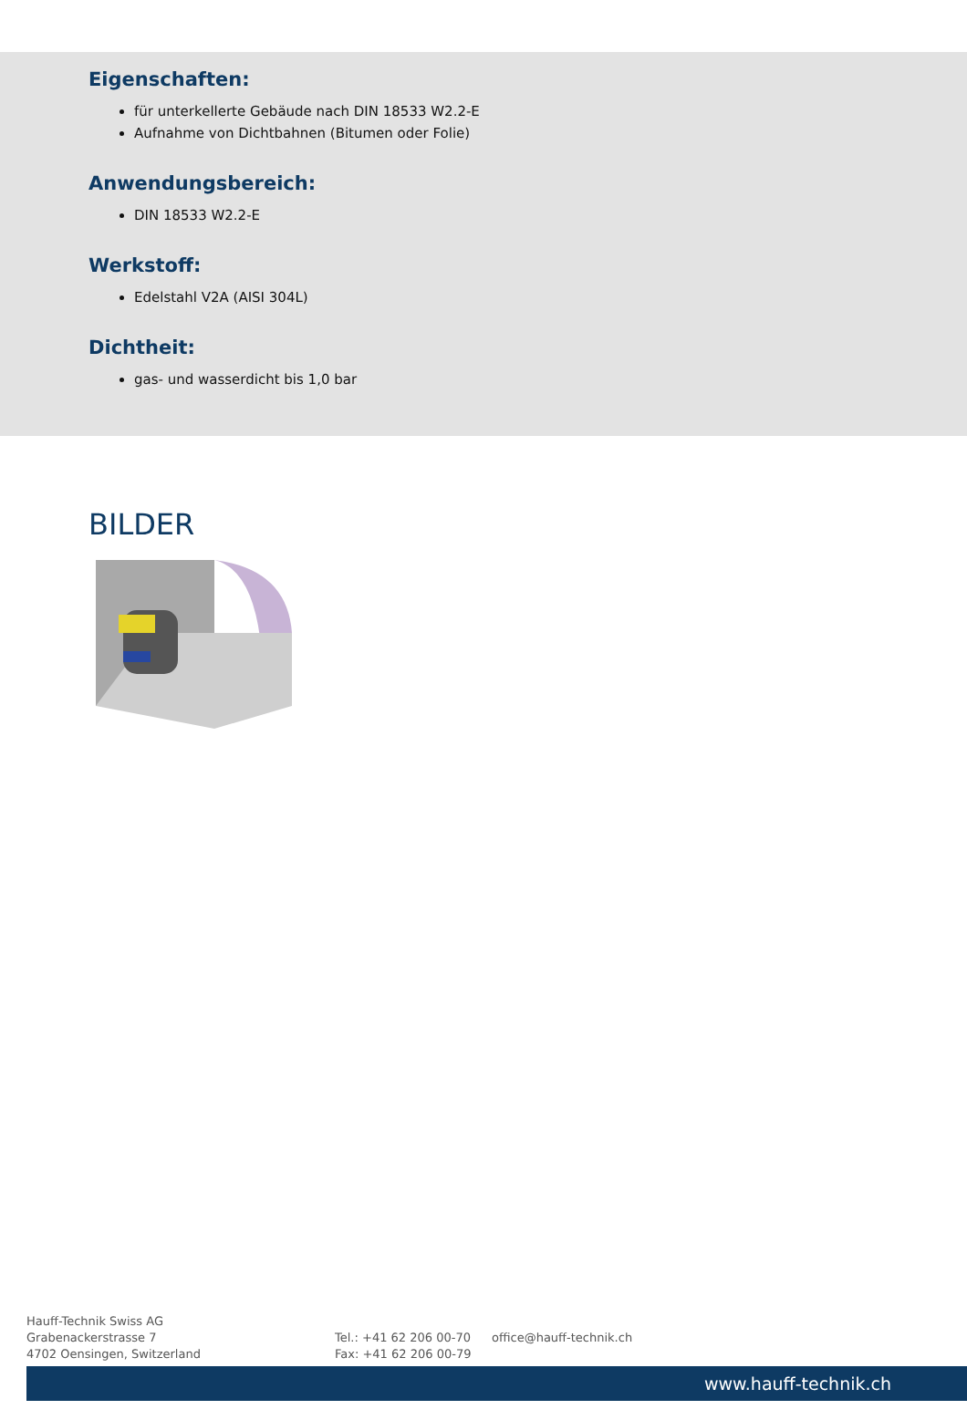Eigenschaften:
für unterkellerte Gebäude nach DIN 18533 W2.2-E
Aufnahme von Dichtbahnen (Bitumen oder Folie)
Anwendungsbereich:
DIN 18533 W2.2-E
Werkstoff:
Edelstahl V2A (AISI 304L)
Dichtheit:
gas- und wasserdicht bis 1,0 bar
BILDER
Hauff-Technik Swiss AG
Grabenackerstrasse 7
4702 Oensingen, Switzerland
Tel.: +41 62 206 00-70
Fax: +41 62 206 00-79
office@hauff-technik.ch
www.hauff-technik.ch